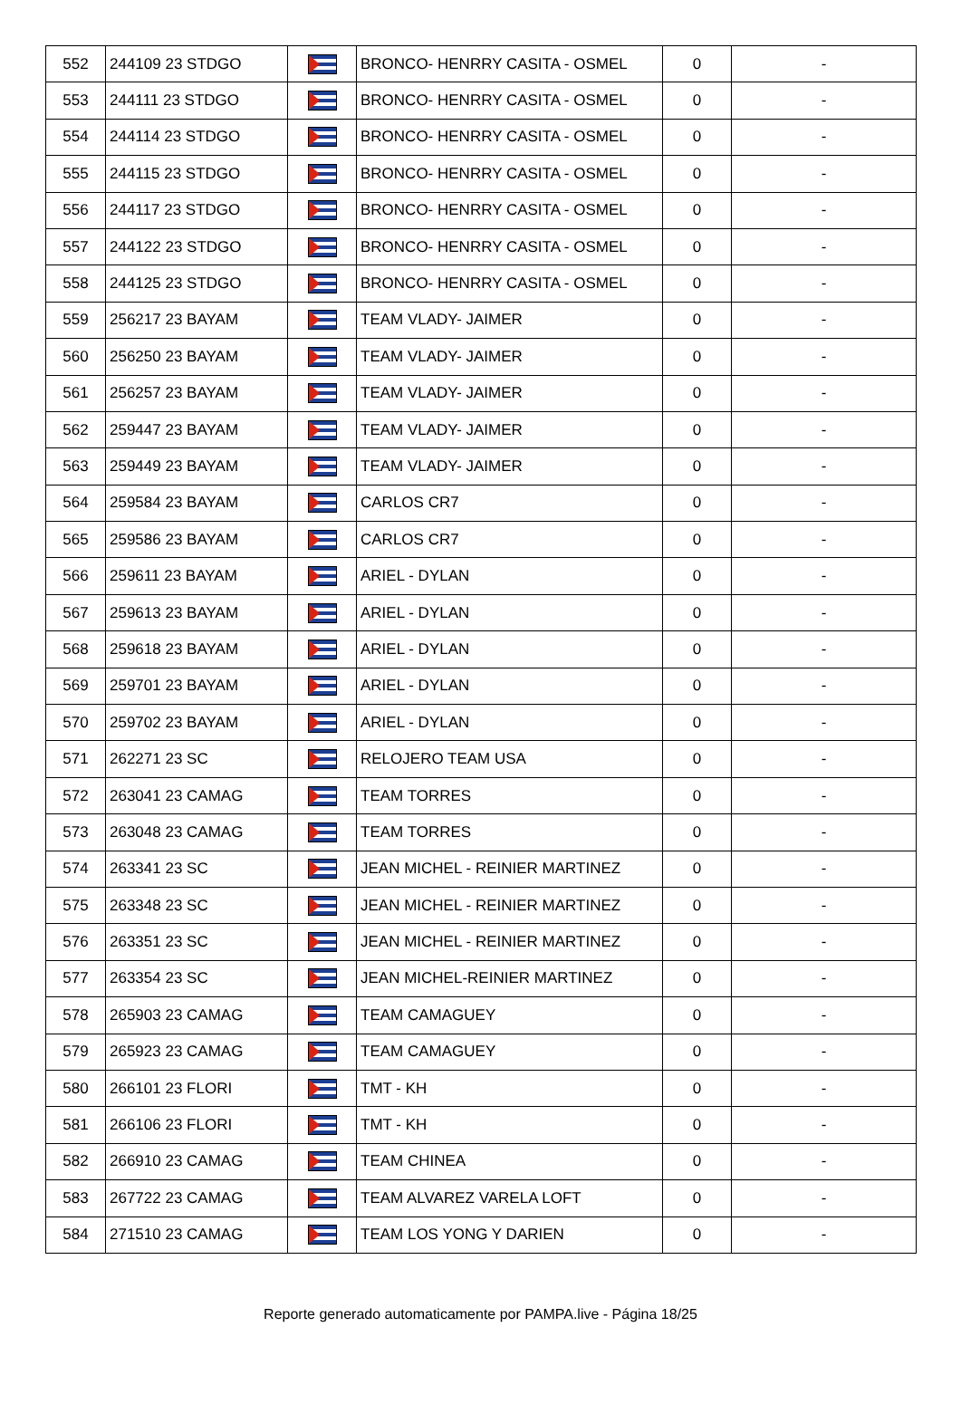| 552 | 244109 23 STDGO | | BRONCO- HENRRY CASITA - OSMEL | 0 | - |
| 553 | 244111 23 STDGO | | BRONCO- HENRRY CASITA - OSMEL | 0 | - |
| 554 | 244114 23 STDGO | | BRONCO- HENRRY CASITA - OSMEL | 0 | - |
| 555 | 244115 23 STDGO | | BRONCO- HENRRY CASITA - OSMEL | 0 | - |
| 556 | 244117 23 STDGO | | BRONCO- HENRRY CASITA - OSMEL | 0 | - |
| 557 | 244122 23 STDGO | | BRONCO- HENRRY CASITA - OSMEL | 0 | - |
| 558 | 244125 23 STDGO | | BRONCO- HENRRY CASITA - OSMEL | 0 | - |
| 559 | 256217 23 BAYAM | | TEAM VLADY- JAIMER | 0 | - |
| 560 | 256250 23 BAYAM | | TEAM VLADY- JAIMER | 0 | - |
| 561 | 256257 23 BAYAM | | TEAM VLADY- JAIMER | 0 | - |
| 562 | 259447 23 BAYAM | | TEAM VLADY- JAIMER | 0 | - |
| 563 | 259449 23 BAYAM | | TEAM VLADY- JAIMER | 0 | - |
| 564 | 259584 23 BAYAM | | CARLOS CR7 | 0 | - |
| 565 | 259586 23 BAYAM | | CARLOS CR7 | 0 | - |
| 566 | 259611 23 BAYAM | | ARIEL - DYLAN | 0 | - |
| 567 | 259613 23 BAYAM | | ARIEL - DYLAN | 0 | - |
| 568 | 259618 23 BAYAM | | ARIEL - DYLAN | 0 | - |
| 569 | 259701 23 BAYAM | | ARIEL - DYLAN | 0 | - |
| 570 | 259702 23 BAYAM | | ARIEL - DYLAN | 0 | - |
| 571 | 262271 23 SC | | RELOJERO TEAM USA | 0 | - |
| 572 | 263041 23 CAMAG | | TEAM TORRES | 0 | - |
| 573 | 263048 23 CAMAG | | TEAM TORRES | 0 | - |
| 574 | 263341 23 SC | | JEAN MICHEL - REINIER MARTINEZ | 0 | - |
| 575 | 263348 23 SC | | JEAN MICHEL - REINIER MARTINEZ | 0 | - |
| 576 | 263351 23 SC | | JEAN MICHEL - REINIER MARTINEZ | 0 | - |
| 577 | 263354 23 SC | | JEAN MICHEL-REINIER MARTINEZ | 0 | - |
| 578 | 265903 23 CAMAG | | TEAM CAMAGUEY | 0 | - |
| 579 | 265923 23 CAMAG | | TEAM CAMAGUEY | 0 | - |
| 580 | 266101 23 FLORI | | TMT - KH | 0 | - |
| 581 | 266106 23 FLORI | | TMT - KH | 0 | - |
| 582 | 266910 23 CAMAG | | TEAM CHINEA | 0 | - |
| 583 | 267722 23 CAMAG | | TEAM ALVAREZ VARELA LOFT | 0 | - |
| 584 | 271510 23 CAMAG | | TEAM LOS YONG Y DARIEN | 0 | - |
Reporte generado automaticamente por PAMPA.live - Página 18/25